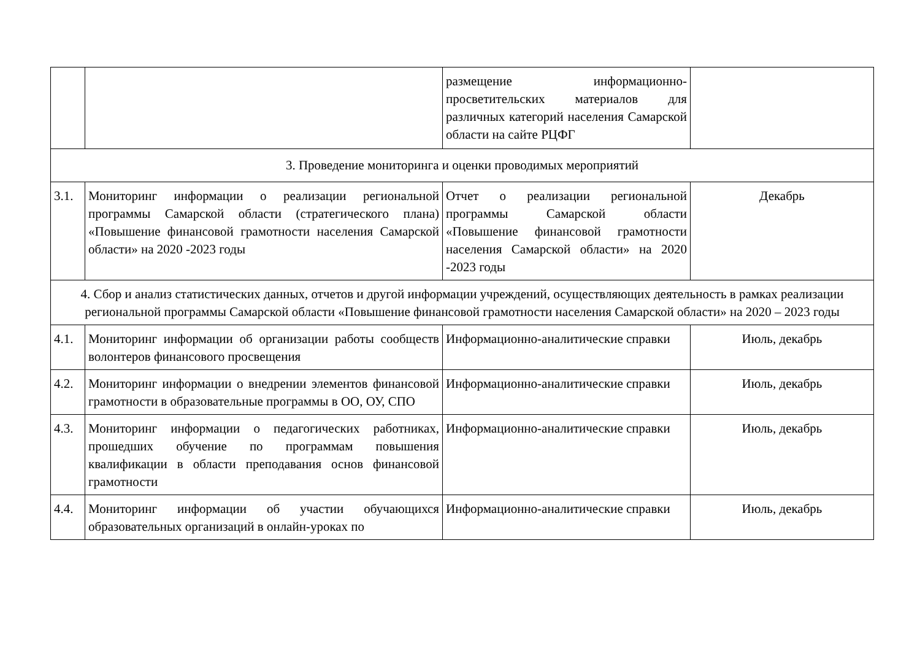| | | размещение информационно-просветительских материалов для различных категорий населения Самарской области на сайте РЦФГ | |
| 3. Проведение мониторинга и оценки проводимых мероприятий | | | |
| 3.1. | Мониторинг информации о реализации региональной программы Самарской области (стратегического плана) «Повышение финансовой грамотности населения Самарской области» на 2020 -2023 годы | Отчет о реализации региональной программы Самарской области «Повышение финансовой грамотности населения Самарской области» на 2020 -2023 годы | Декабрь |
| 4. Сбор и анализ статистических данных, отчетов и другой информации учреждений, осуществляющих деятельность в рамках реализации региональной программы Самарской области «Повышение финансовой грамотности населения Самарской области» на 2020 – 2023 годы | | | |
| 4.1. | Мониторинг информации об организации работы сообществ волонтеров финансового просвещения | Информационно-аналитические справки | Июль, декабрь |
| 4.2. | Мониторинг информации о внедрении элементов финансовой грамотности в образовательные программы в ОО, ОУ, СПО | Информационно-аналитические справки | Июль, декабрь |
| 4.3. | Мониторинг информации о педагогических работниках, прошедших обучение по программам повышения квалификации в области преподавания основ финансовой грамотности | Информационно-аналитические справки | Июль, декабрь |
| 4.4. | Мониторинг информации об участии обучающихся образовательных организаций в онлайн-уроках по | Информационно-аналитические справки | Июль, декабрь |